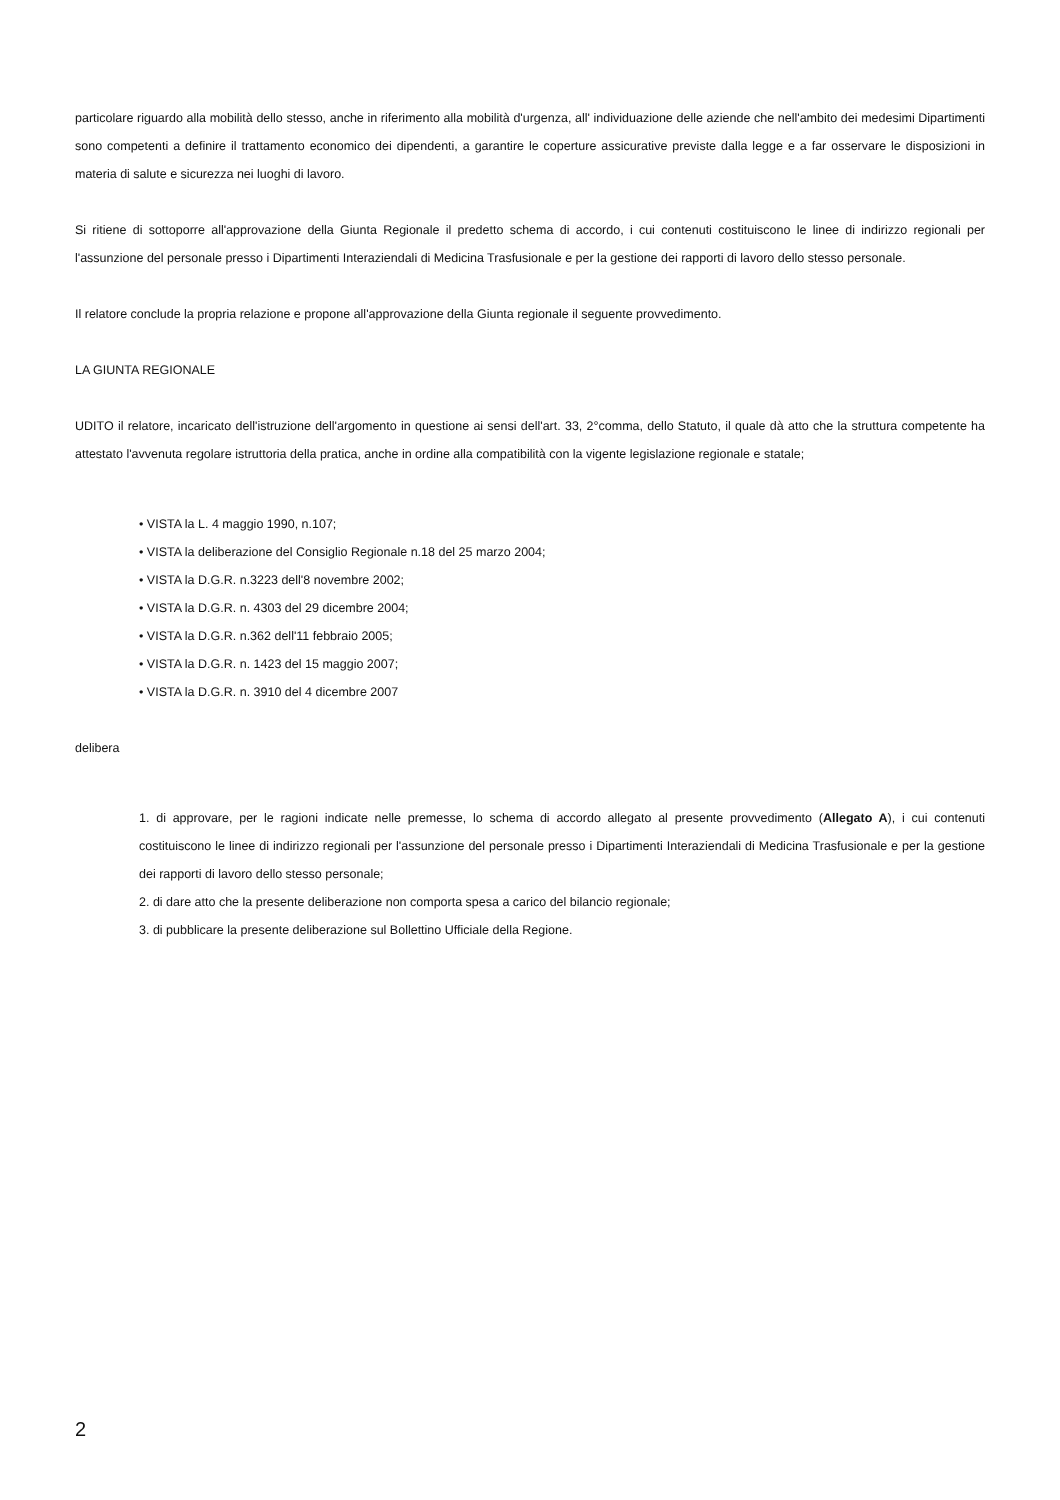particolare riguardo alla mobilità dello stesso, anche in riferimento alla mobilità d'urgenza, all' individuazione delle aziende che nell'ambito dei medesimi Dipartimenti sono competenti a definire il trattamento economico dei dipendenti, a garantire le coperture assicurative previste dalla legge e a far osservare le disposizioni in materia di salute e sicurezza nei luoghi di lavoro.
Si ritiene di sottoporre all'approvazione della Giunta Regionale il predetto schema di accordo, i cui contenuti costituiscono le linee di indirizzo regionali per l'assunzione del personale presso i Dipartimenti Interaziendali di Medicina Trasfusionale e per la gestione dei rapporti di lavoro dello stesso personale.
Il relatore conclude la propria relazione e propone all'approvazione della Giunta regionale il seguente provvedimento.
LA GIUNTA REGIONALE
UDITO il relatore, incaricato dell'istruzione dell'argomento in questione ai sensi dell'art. 33, 2°comma, dello Statuto, il quale dà atto che la struttura competente ha attestato l'avvenuta regolare istruttoria della pratica, anche in ordine alla compatibilità con la vigente legislazione regionale e statale;
• VISTA la L. 4 maggio 1990, n.107;
• VISTA la deliberazione del Consiglio Regionale n.18 del 25 marzo 2004;
• VISTA la D.G.R. n.3223 dell'8 novembre 2002;
• VISTA la D.G.R. n. 4303 del 29 dicembre 2004;
• VISTA la D.G.R. n.362 dell'11 febbraio 2005;
• VISTA la D.G.R. n. 1423 del 15 maggio 2007;
• VISTA la D.G.R. n. 3910 del 4 dicembre 2007
delibera
1. di approvare, per le ragioni indicate nelle premesse, lo schema di accordo allegato al presente provvedimento (Allegato A), i cui contenuti costituiscono le linee di indirizzo regionali per l'assunzione del personale presso i Dipartimenti Interaziendali di Medicina Trasfusionale e per la gestione dei rapporti di lavoro dello stesso personale;
2. di dare atto che la presente deliberazione non comporta spesa a carico del bilancio regionale;
3. di pubblicare la presente deliberazione sul Bollettino Ufficiale della Regione.
2